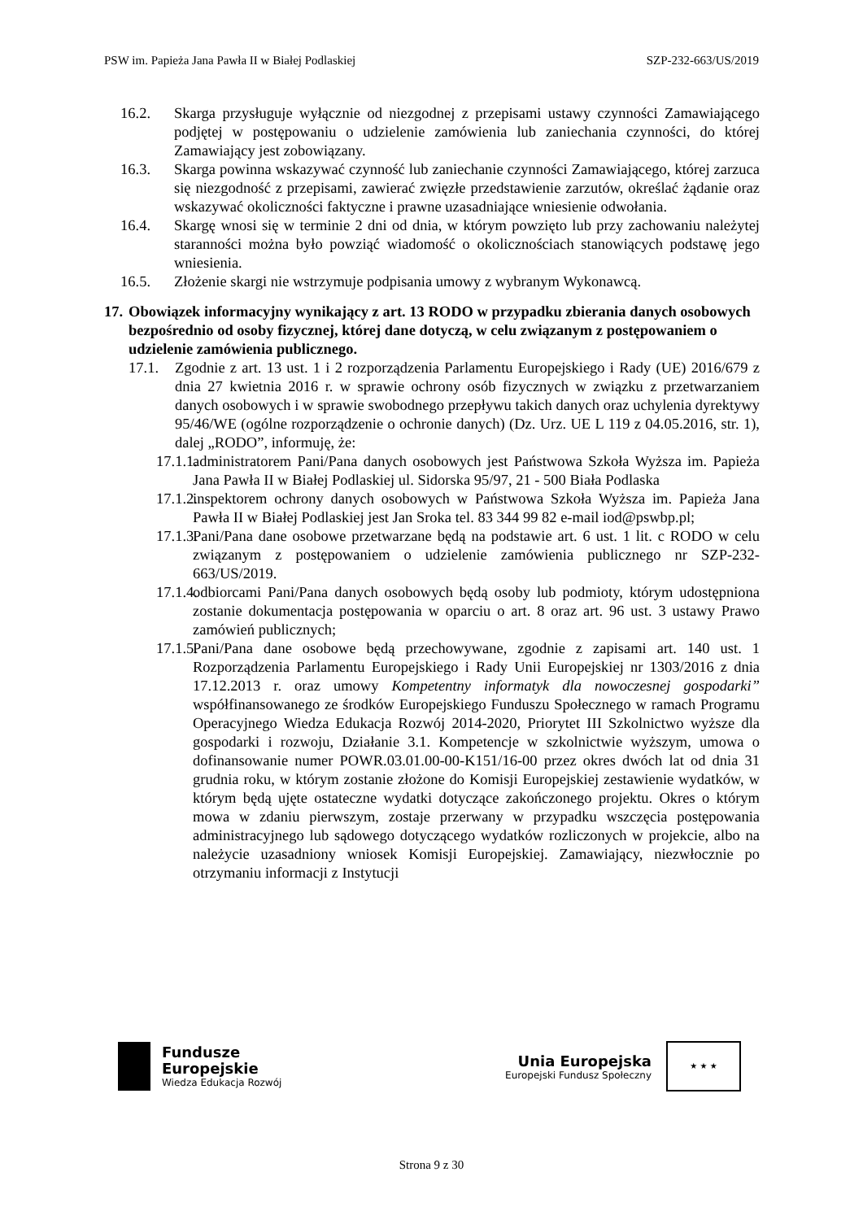PSW im. Papieża Jana Pawła II w Białej Podlaskiej SZP-232-663/US/2019
16.2. Skarga przysługuje wyłącznie od niezgodnej z przepisami ustawy czynności Zamawiającego podjętej w postępowaniu o udzielenie zamówienia lub zaniechania czynności, do której Zamawiający jest zobowiązany.
16.3. Skarga powinna wskazywać czynność lub zaniechanie czynności Zamawiającego, której zarzuca się niezgodność z przepisami, zawierać zwięzłe przedstawienie zarzutów, określać żądanie oraz wskazywać okoliczności faktyczne i prawne uzasadniające wniesienie odwołania.
16.4. Skargę wnosi się w terminie 2 dni od dnia, w którym powzięto lub przy zachowaniu należytej staranności można było powziąć wiadomość o okolicznościach stanowiących podstawę jego wniesienia.
16.5. Złożenie skargi nie wstrzymuje podpisania umowy z wybranym Wykonawcą.
17. Obowiązek informacyjny wynikający z art. 13 RODO w przypadku zbierania danych osobowych bezpośrednio od osoby fizycznej, której dane dotyczą, w celu związanym z postępowaniem o udzielenie zamówienia publicznego.
17.1. Zgodnie z art. 13 ust. 1 i 2 rozporządzenia Parlamentu Europejskiego i Rady (UE) 2016/679 z dnia 27 kwietnia 2016 r. w sprawie ochrony osób fizycznych w związku z przetwarzaniem danych osobowych i w sprawie swobodnego przepływu takich danych oraz uchylenia dyrektywy 95/46/WE (ogólne rozporządzenie o ochronie danych) (Dz. Urz. UE L 119 z 04.05.2016, str. 1), dalej „RODO”, informuję, że:
17.1.1. administratorem Pani/Pana danych osobowych jest Państwowa Szkoła Wyższa im. Papieża Jana Pawła II w Białej Podlaskiej ul. Sidorska 95/97, 21 - 500 Biała Podlaska
17.1.2. inspektorem ochrony danych osobowych w Państwowa Szkoła Wyższa im. Papieża Jana Pawła II w Białej Podlaskiej jest Jan Sroka tel. 83 344 99 82 e-mail iod@pswbp.pl;
17.1.3. Pani/Pana dane osobowe przetwarzane będą na podstawie art. 6 ust. 1 lit. c RODO w celu związanym z postępowaniem o udzielenie zamówienia publicznego nr SZP-232-663/US/2019.
17.1.4. odbiorcami Pani/Pana danych osobowych będą osoby lub podmioty, którym udostępniona zostanie dokumentacja postępowania w oparciu o art. 8 oraz art. 96 ust. 3 ustawy Prawo zamówień publicznych;
17.1.5. Pani/Pana dane osobowe będą przechowywane, zgodnie z zapisami art. 140 ust. 1 Rozporządzenia Parlamentu Europejskiego i Rady Unii Europejskiej nr 1303/2016 z dnia 17.12.2013 r. oraz umowy Kompetentny informatyk dla nowoczesnej gospodarki” współfinansowanego ze środków Europejskiego Funduszu Społecznego w ramach Programu Operacyjnego Wiedza Edukacja Rozwój 2014-2020, Priorytet III Szkolnictwo wyższe dla gospodarki i rozwoju, Działanie 3.1. Kompetencje w szkolnictwie wyższym, umowa o dofinansowanie numer POWR.03.01.00-00-K151/16-00 przez okres dwóch lat od dnia 31 grudnia roku, w którym zostanie złożone do Komisji Europejskiej zestawienie wydatków, w którym będą ujęte ostateczne wydatki dotyczące zakończonego projektu. Okres o którym mowa w zdaniu pierwszym, zostaje przerwany w przypadku wszczęcia postępowania administracyjnego lub sądowego dotyczącego wydatków rozliczonych w projekcie, albo na należycie uzasadniony wniosek Komisji Europejskiej. Zamawiający, niezwłocznie po otrzymaniu informacji z Instytucji
Fundusze
Europejskie
Wiedza Edukacja Rozwój
Unia Europejska
Europejski Fundusz Społeczny
★ ★ ★
Strona 9 z 30